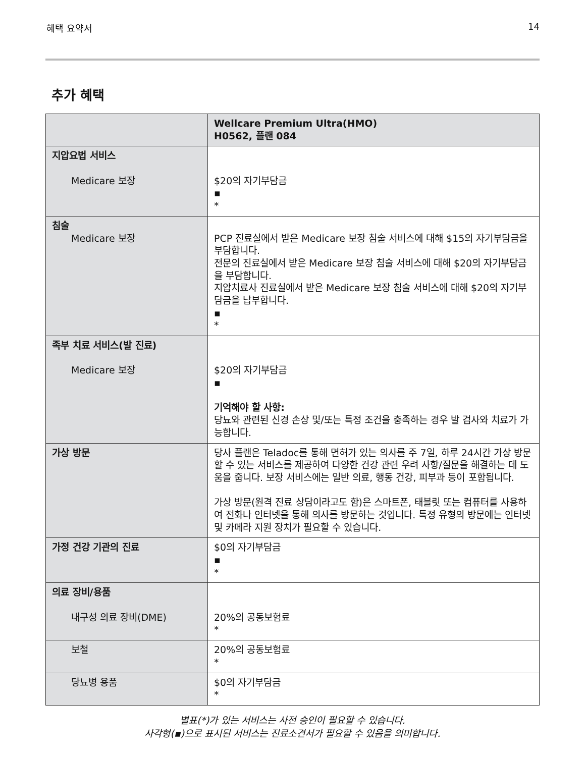혜택 요약서 14
추가 혜택
| | Wellcare Premium Ultra(HMO) H0562, 플랜 084 |
| --- | --- |
| 지압요법 서비스 Medicare 보장 | $20의 자기부담금 ▪ * |
| 침술 Medicare 보장 | PCP 진료실에서 받은 Medicare 보장 침술 서비스에 대해 $15의 자기부담금을 부담합니다. 전문의 진료실에서 받은 Medicare 보장 침술 서비스에 대해 $20의 자기부담금을 부담합니다. 지압치료사 진료실에서 받은 Medicare 보장 침술 서비스에 대해 $20의 자기부담금을 납부합니다. ▪ * |
| 족부 치료 서비스(발 진료) Medicare 보장 | $20의 자기부담금 ▪ 기억해야 할 사항: 당뇨와 관련된 신경 손상 및/또는 특정 조건을 충족하는 경우 발 검사와 치료가 가능합니다. |
| 가상 방문 | 당사 플랜은 Teladoc를 통해 면허가 있는 의사를 주 7일, 하루 24시간 가상 방문할 수 있는 서비스를 제공하여 다양한 건강 관련 우려 사항/질문을 해결하는 데 도움을 줍니다. 보장 서비스에는 일반 의료, 행동 건강, 피부과 등이 포함됩니다. 가상 방문(원격 진료 상담이라고도 함)은 스마트폰, 태블릿 또는 컴퓨터를 사용하여 전화나 인터넷을 통해 의사를 방문하는 것입니다. 특정 유형의 방문에는 인터넷 및 카메라 지원 장치가 필요할 수 있습니다. |
| 가정 건강 기관의 진료 | $0의 자기부담금 ▪ * |
| 의료 장비/용품 내구성 의료 장비(DME) | 20%의 공동보험료 * |
| 보철 | 20%의 공동보험료 * |
| 당뇨병 용품 | $0의 자기부담금 * |
별표(*)가 있는 서비스는 사전 승인이 필요할 수 있습니다.
사각형(▪)으로 표시된 서비스는 진료소견서가 필요할 수 있음을 의미합니다.